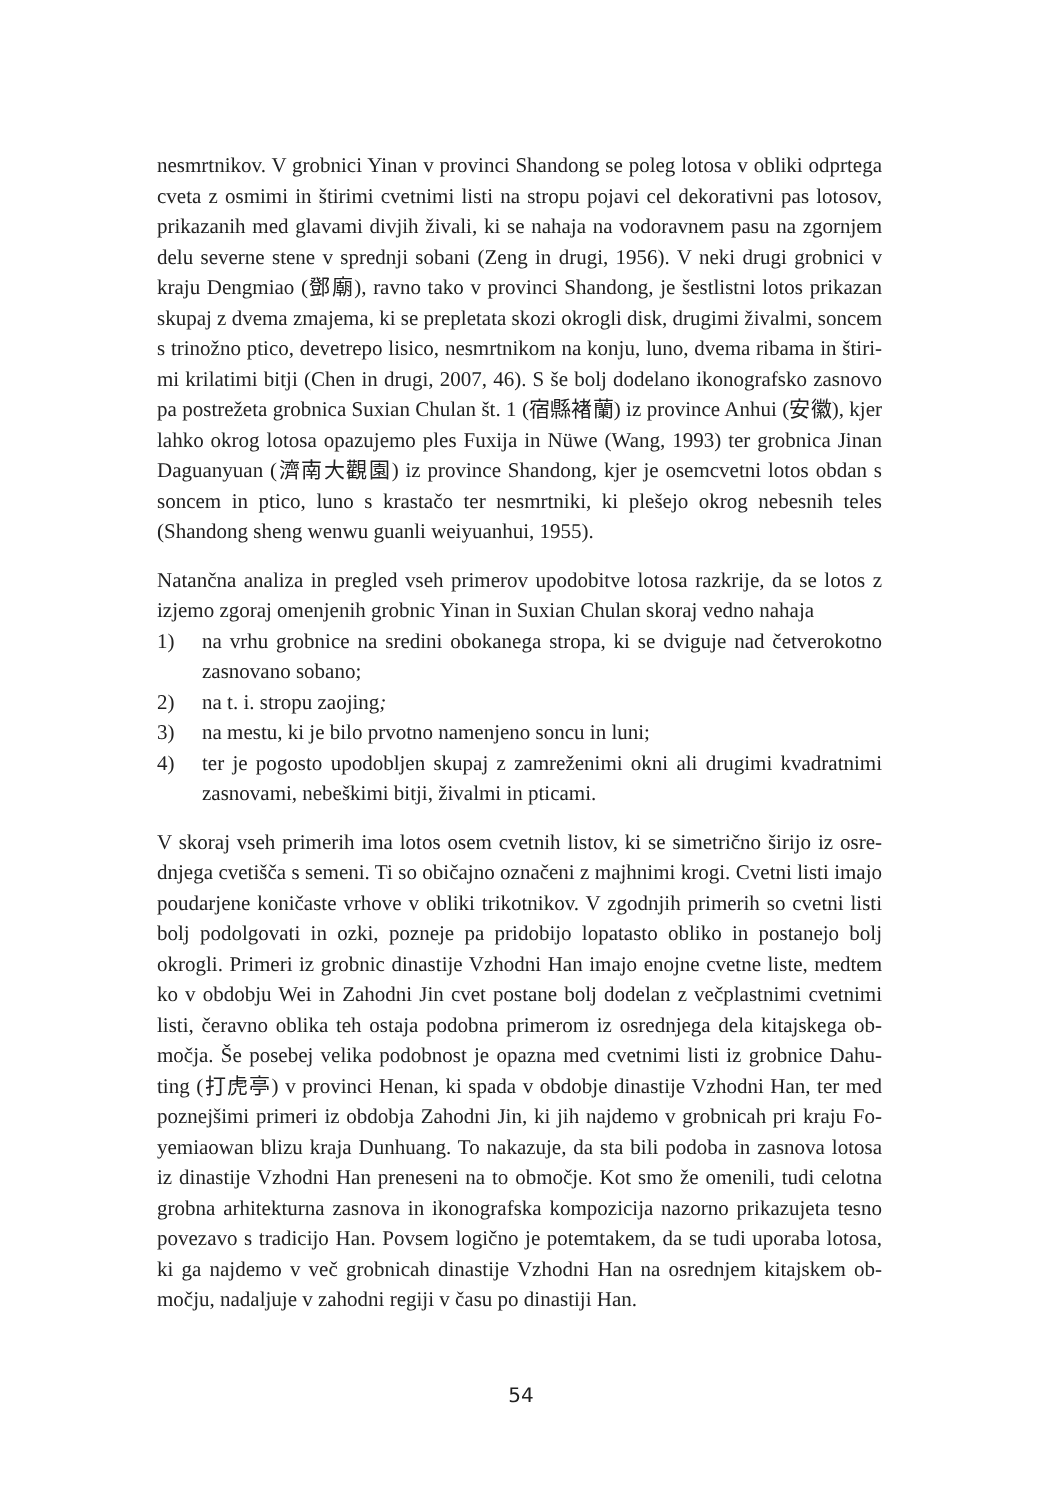nesmrtnikov. V grobnici Yinan v provinci Shandong se poleg lotosa v obliki odprtega cveta z osmimi in štirimi cvetnimi listi na stropu pojavi cel dekorativni pas lotosov, prikazanih med glavami divjih živali, ki se nahaja na vodoravnem pasu na zgornjem delu severne stene v sprednji sobani (Zeng in drugi, 1956). V neki drugi grobnici v kraju Dengmiao (鄧廟), ravno tako v provinci Shandong, je šestlistni lotos prikazan skupaj z dvema zmajema, ki se prepletata skozi okrogli disk, drugimi živalmi, soncem s trinožno ptico, devetrepo lisico, nesmrtnikom na konju, luno, dvema ribama in štiri­mi krilatimi bitji (Chen in drugi, 2007, 46). S še bolj dodelano ikonografsko zasnovo pa postrežeta grobnica Suxian Chulan št. 1 (宿縣褚蘭) iz province Anhui (安徽), kjer lahko okrog lotosa opazujemo ples Fuxija in Nüwe (Wang, 1993) ter grobnica Jinan Daguanyuan (濟南大觀園) iz province Shandong, kjer je osemcvetni lotos obdan s soncem in ptico, luno s krastačo ter nesmrtniki, ki plešejo okrog nebesnih teles (Shandong sheng wenwu guanli weiyuanhui, 1955).
Natančna analiza in pregled vseh primerov upodobitve lotosa razkrije, da se lotos z izjemo zgoraj omenjenih grobnic Yinan in Suxian Chulan skoraj vedno nahaja
1) na vrhu grobnice na sredini obokanega stropa, ki se dviguje nad četverokotno zasnovano sobano;
2) na t. i. stropu zaojing;
3) na mestu, ki je bilo prvotno namenjeno soncu in luni;
4) ter je pogosto upodobljen skupaj z zamreženimi okni ali drugimi kvadratnimi zasnovami, nebeškimi bitji, živalmi in pticami.
V skoraj vseh primerih ima lotos osem cvetnih listov, ki se simetrično širijo iz osre­dnjega cvetišča s semeni. Ti so običajno označeni z majhnimi krogi. Cvetni listi ima­jo poudarjene koničaste vrhove v obliki trikotnikov. V zgodnjih primerih so cvetni listi bolj podolgovati in ozki, pozneje pa pridobijo lopatasto obliko in postanejo bolj okrogli. Primeri iz grobnic dinastije Vzhodni Han imajo enojne cvetne liste, medtem ko v obdobju Wei in Zahodni Jin cvet postane bolj dodelan z večplastnimi cvetnimi listi, čeravno oblika teh ostaja podobna primerom iz osrednjega dela kitajskega ob­močja. Še posebej velika podobnost je opazna med cvetnimi listi iz grobnice Dahu­ting (打虎亭) v provinci Henan, ki spada v obdobje dinastije Vzhodni Han, ter med poznejšimi primeri iz obdobja Zahodni Jin, ki jih najdemo v grobnicah pri kraju Fo­yemiaowan blizu kraja Dunhuang. To nakazuje, da sta bili podoba in zasnova lotosa iz dinastije Vzhodni Han preneseni na to območje. Kot smo že omenili, tudi celotna grobna arhitekturna zasnova in ikonografska kompozicija nazorno prikazujeta tesno povezavo s tradicijo Han. Povsem logično je potemtakem, da se tudi uporaba lotosa, ki ga najdemo v več grobnicah dinastije Vzhodni Han na osrednjem kitajskem ob­močju, nadaljuje v zahodni regiji v času po dinastiji Han.
54